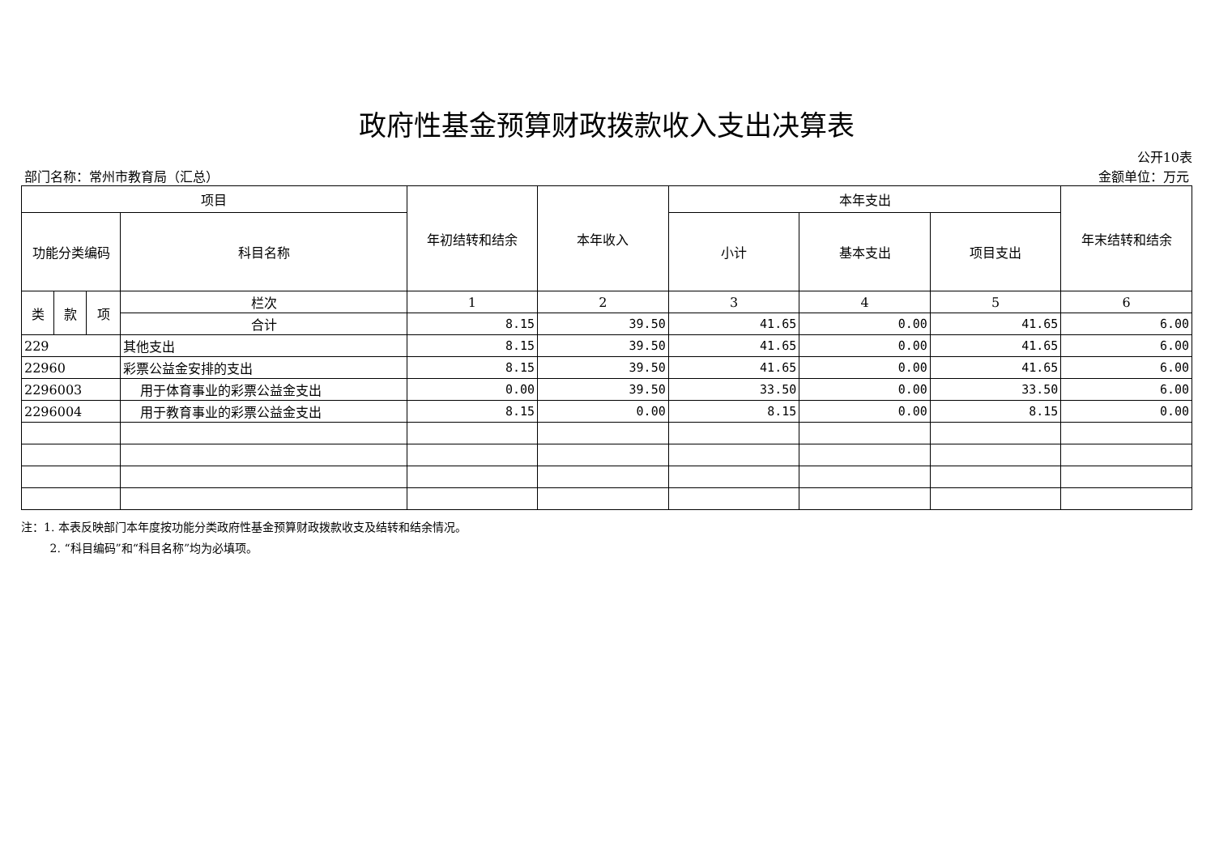政府性基金预算财政拨款收入支出决算表
公开10表
部门名称：常州市教育局（汇总） 金额单位：万元
| 项目 | | | | 年初结转和结余 | 本年收入 | 本年支出 | | | 年末结转和结余 |
| --- | --- | --- | --- | --- | --- | --- | --- | --- | --- |
| 功能分类编码 | | | 科目名称 | | | 小计 | 基本支出 | 项目支出 | |
| 类 | 款 | 项 | 栏次 | 1 | 2 | 3 | 4 | 5 | 6 |
| | | | 合计 | 8.15 | 39.50 | 41.65 | 0.00 | 41.65 | 6.00 |
| 229 | | | 其他支出 | 8.15 | 39.50 | 41.65 | 0.00 | 41.65 | 6.00 |
| 22960 | | | 彩票公益金安排的支出 | 8.15 | 39.50 | 41.65 | 0.00 | 41.65 | 6.00 |
| 2296003 | | | 用于体育事业的彩票公益金支出 | 0.00 | 39.50 | 33.50 | 0.00 | 33.50 | 6.00 |
| 2296004 | | | 用于教育事业的彩票公益金支出 | 8.15 | 0.00 | 8.15 | 0.00 | 8.15 | 0.00 |
注：1. 本表反映部门本年度按功能分类政府性基金预算财政拨款收支及结转和结余情况。
2. “科目编码”和“科目名称”均为必填项。